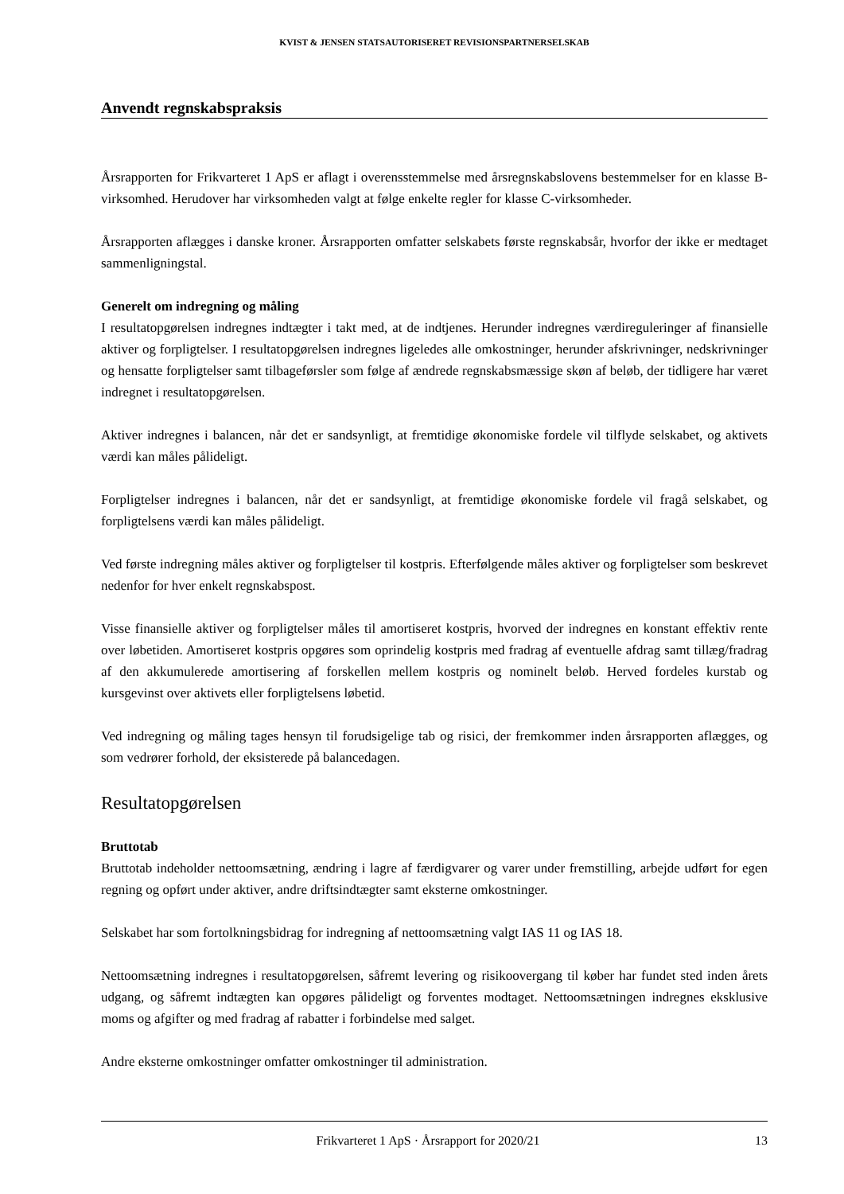KVIST & JENSEN STATSAUTORISERET REVISIONSPARTNERSELSKAB
Anvendt regnskabspraksis
Årsrapporten for Frikvarteret 1 ApS er aflagt i overensstemmelse med årsregnskabslovens bestemmelser for en klasse B-virksomhed. Herudover har virksomheden valgt at følge enkelte regler for klasse C-virksomheder.
Årsrapporten aflægges i danske kroner. Årsrapporten omfatter selskabets første regnskabsår, hvorfor der ikke er medtaget sammenligningstal.
Generelt om indregning og måling
I resultatopgørelsen indregnes indtægter i takt med, at de indtjenes. Herunder indregnes værdireguleringer af finansielle aktiver og forpligtelser. I resultatopgørelsen indregnes ligeledes alle omkostninger, herunder afskrivninger, nedskrivninger og hensatte forpligtelser samt tilbageførsler som følge af ændrede regnskabsmæssige skøn af beløb, der tidligere har været indregnet i resultatopgørelsen.
Aktiver indregnes i balancen, når det er sandsynligt, at fremtidige økonomiske fordele vil tilflyde selskabet, og aktivets værdi kan måles pålideligt.
Forpligtelser indregnes i balancen, når det er sandsynligt, at fremtidige økonomiske fordele vil fragå selskabet, og forpligtelsens værdi kan måles pålideligt.
Ved første indregning måles aktiver og forpligtelser til kostpris. Efterfølgende måles aktiver og forpligtelser som beskrevet nedenfor for hver enkelt regnskabspost.
Visse finansielle aktiver og forpligtelser måles til amortiseret kostpris, hvorved der indregnes en konstant effektiv rente over løbetiden. Amortiseret kostpris opgøres som oprindelig kostpris med fradrag af eventuelle afdrag samt tillæg/fradrag af den akkumulerede amortisering af forskellen mellem kostpris og nominelt beløb. Herved fordeles kurstab og kursgevinst over aktivets eller forpligtelsens løbetid.
Ved indregning og måling tages hensyn til forudsigelige tab og risici, der fremkommer inden årsrapporten aflægges, og som vedrører forhold, der eksisterede på balancedagen.
Resultatopgørelsen
Bruttotab
Bruttotab indeholder nettoomsætning, ændring i lagre af færdigvarer og varer under fremstilling, arbejde udført for egen regning og opført under aktiver, andre driftsindtægter samt eksterne omkostninger.
Selskabet har som fortolkningsbidrag for indregning af nettoomsætning valgt IAS 11 og IAS 18.
Nettoomsætning indregnes i resultatopgørelsen, såfremt levering og risikoovergang til køber har fundet sted inden årets udgang, og såfremt indtægten kan opgøres pålideligt og forventes modtaget. Nettoomsætningen indregnes eksklusive moms og afgifter og med fradrag af rabatter i forbindelse med salget.
Andre eksterne omkostninger omfatter omkostninger til administration.
Frikvarteret 1 ApS · Årsrapport for 2020/21 13